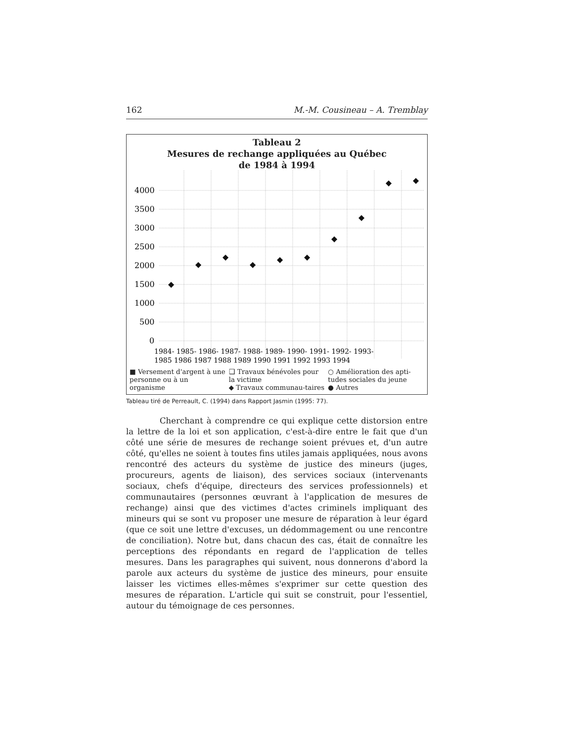162 M.-M. Cousineau – A. Tremblay
Tableau 2
Mesures de rechange appliquées au Québec
de 1984 à 1994
4000
3500
3000
2500
2000
1500
1000
500
0
◆
◆
◆
◆
◆
◆
◆
◆
◆
◆
1984- 1985- 1986- 1987- 1988- 1989- 1990- 1991- 1992- 1993-
1985 1986 1987 1988 1989 1990 1991 1992 1993 1994
■ Versement d'argent à une personne ou à un organisme
❑ Travaux bénévoles pour la victime
◆ Travaux communau-taires
○ Amélioration des apti-tudes sociales du jeune
● Autres
Tableau tiré de Perreault, C. (1994) dans Rapport Jasmin (1995: 77).
Cherchant à comprendre ce qui explique cette distorsion entre la lettre de la loi et son application, c'est-à-dire entre le fait que d'un côté une série de mesures de rechange soient prévues et, d'un autre côté, qu'elles ne soient à toutes fins utiles jamais appliquées, nous avons rencontré des acteurs du système de justice des mineurs (juges, procureurs, agents de liaison), des services sociaux (intervenants sociaux, chefs d'équipe, directeurs des services professionnels) et communautaires (personnes œuvrant à l'application de mesures de rechange) ainsi que des victimes d'actes criminels impliquant des mineurs qui se sont vu proposer une mesure de réparation à leur égard (que ce soit une lettre d'excuses, un dédommagement ou une rencontre de conciliation). Notre but, dans chacun des cas, était de connaître les perceptions des répondants en regard de l'application de telles mesures. Dans les paragraphes qui suivent, nous donnerons d'abord la parole aux acteurs du système de justice des mineurs, pour ensuite laisser les victimes elles-mêmes s'exprimer sur cette question des mesures de réparation. L'article qui suit se construit, pour l'essentiel, autour du témoignage de ces personnes.